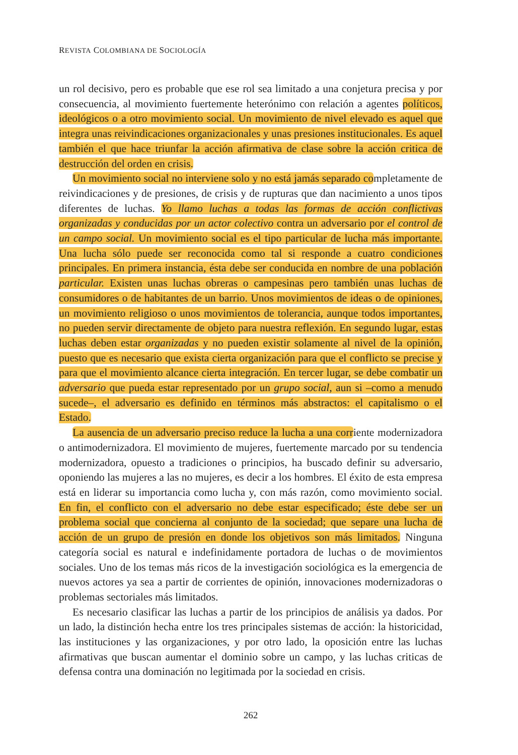REVISTA COLOMBIANA DE SOCIOLOGÍA
un rol decisivo, pero es probable que ese rol sea limitado a una conjetura precisa y por consecuencia, al movimiento fuertemente heterónimo con relación a agentes políticos, ideológicos o a otro movimiento social. Un movimiento de nivel elevado es aquel que integra unas reivindicaciones organizacionales y unas presiones institucionales. Es aquel también el que hace triunfar la acción afirmativa de clase sobre la acción critica de destrucción del orden en crisis.
Un movimiento social no interviene solo y no está jamás separado completamente de reivindicaciones y de presiones, de crisis y de rupturas que dan nacimiento a unos tipos diferentes de luchas. Yo llamo luchas a todas las formas de acción conflictivas organizadas y conducidas por un actor colectivo contra un adversario por el control de un campo social. Un movimiento social es el tipo particular de lucha más importante. Una lucha sólo puede ser reconocida como tal si responde a cuatro condiciones principales. En primera instancia, ésta debe ser conducida en nombre de una población particular. Existen unas luchas obreras o campesinas pero también unas luchas de consumidores o de habitantes de un barrio. Unos movimientos de ideas o de opiniones, un movimiento religioso o unos movimientos de tolerancia, aunque todos importantes, no pueden servir directamente de objeto para nuestra reflexión. En segundo lugar, estas luchas deben estar organizadas y no pueden existir solamente al nivel de la opinión, puesto que es necesario que exista cierta organización para que el conflicto se precise y para que el movimiento alcance cierta integración. En tercer lugar, se debe combatir un adversario que pueda estar representado por un grupo social, aun si –como a menudo sucede–, el adversario es definido en términos más abstractos: el capitalismo o el Estado.
La ausencia de un adversario preciso reduce la lucha a una corriente modernizadora o antimodernizadora. El movimiento de mujeres, fuertemente marcado por su tendencia modernizadora, opuesto a tradiciones o principios, ha buscado definir su adversario, oponiendo las mujeres a las no mujeres, es decir a los hombres. El éxito de esta empresa está en liderar su importancia como lucha y, con más razón, como movimiento social. En fin, el conflicto con el adversario no debe estar especificado; éste debe ser un problema social que concierna al conjunto de la sociedad; que separe una lucha de acción de un grupo de presión en donde los objetivos son más limitados. Ninguna categoría social es natural e indefinidamente portadora de luchas o de movimientos sociales. Uno de los temas más ricos de la investigación sociológica es la emergencia de nuevos actores ya sea a partir de corrientes de opinión, innovaciones modernizadoras o problemas sectoriales más limitados.
Es necesario clasificar las luchas a partir de los principios de análisis ya dados. Por un lado, la distinción hecha entre los tres principales sistemas de acción: la historicidad, las instituciones y las organizaciones, y por otro lado, la oposición entre las luchas afirmativas que buscan aumentar el dominio sobre un campo, y las luchas criticas de defensa contra una dominación no legitimada por la sociedad en crisis.
262